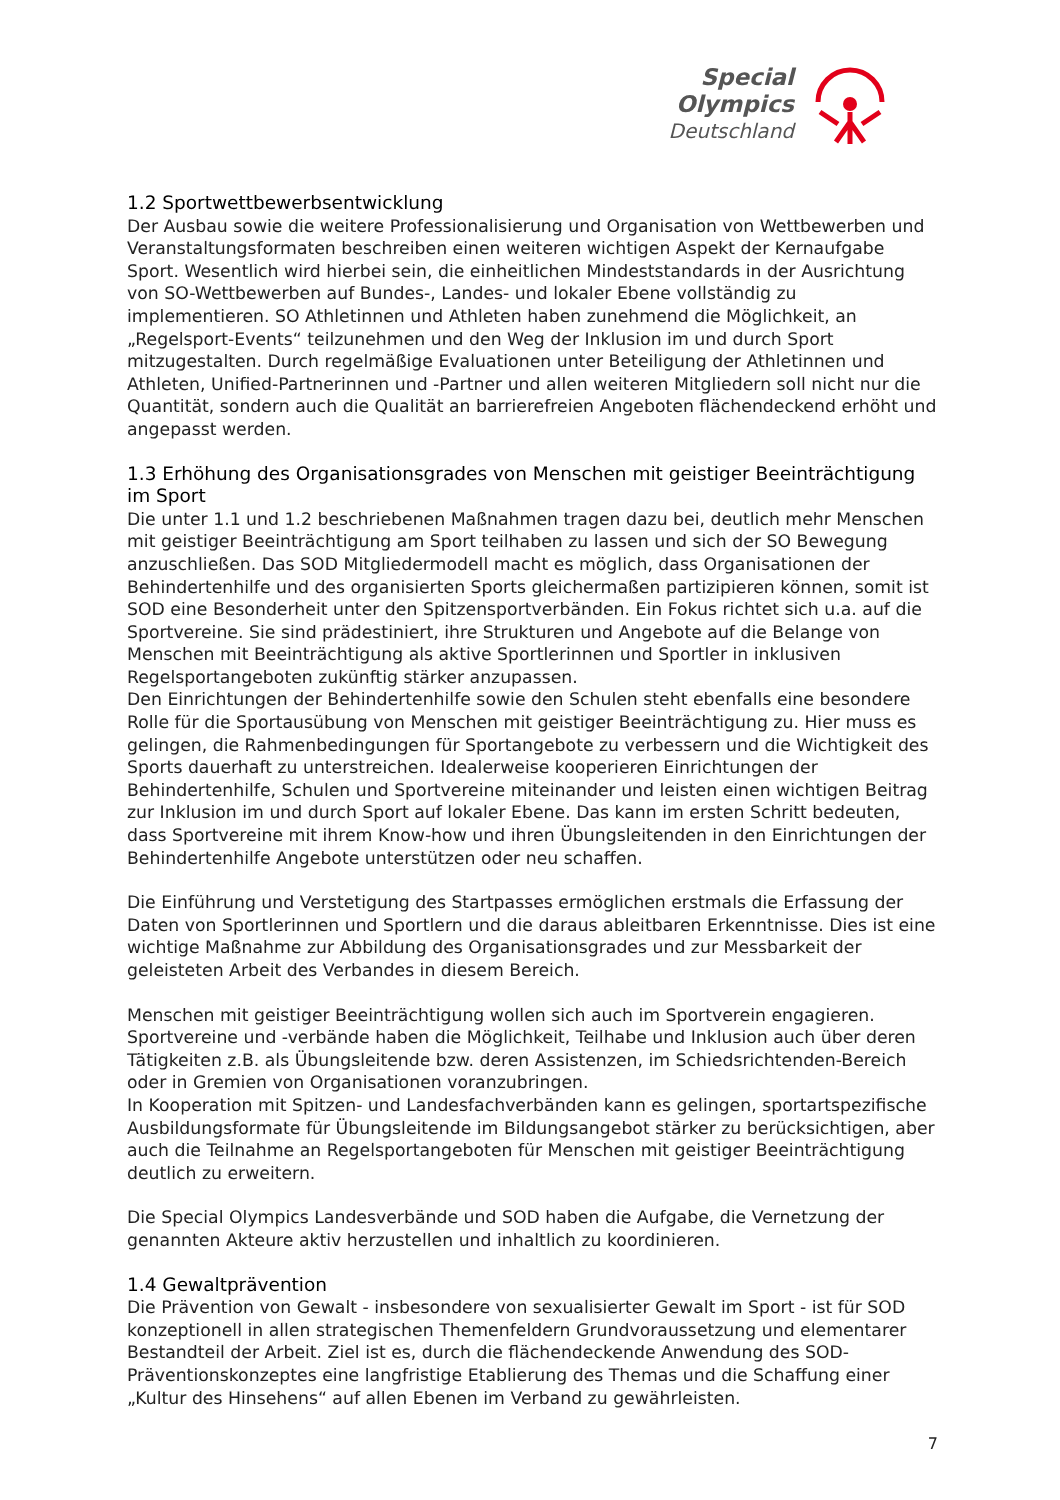Special
Olympics
Deutschland
1.2 Sportwettbewerbsentwicklung
Der Ausbau sowie die weitere Professionalisierung und Organisation von Wettbewerben und Veranstaltungsformaten beschreiben einen weiteren wichtigen Aspekt der Kernaufgabe Sport. Wesentlich wird hierbei sein, die einheitlichen Mindeststandards in der Ausrichtung von SO-Wettbewerben auf Bundes-, Landes- und lokaler Ebene vollständig zu implementieren. SO Athletinnen und Athleten haben zunehmend die Möglichkeit, an „Regelsport-Events“ teilzunehmen und den Weg der Inklusion im und durch Sport mitzugestalten. Durch regelmäßige Evaluationen unter Beteiligung der Athletinnen und Athleten, Unified-Partnerinnen und -Partner und allen weiteren Mitgliedern soll nicht nur die Quantität, sondern auch die Qualität an barrierefreien Angeboten flächendeckend erhöht und angepasst werden.
1.3 Erhöhung des Organisationsgrades von Menschen mit geistiger Beeinträchtigung im Sport
Die unter 1.1 und 1.2 beschriebenen Maßnahmen tragen dazu bei, deutlich mehr Menschen mit geistiger Beeinträchtigung am Sport teilhaben zu lassen und sich der SO Bewegung anzuschließen. Das SOD Mitgliedermodell macht es möglich, dass Organisationen der Behindertenhilfe und des organisierten Sports gleichermaßen partizipieren können, somit ist SOD eine Besonderheit unter den Spitzensportverbänden. Ein Fokus richtet sich u.a. auf die Sportvereine. Sie sind prädestiniert, ihre Strukturen und Angebote auf die Belange von Menschen mit Beeinträchtigung als aktive Sportlerinnen und Sportler in inklusiven Regelsportangeboten zukünftig stärker anzupassen.
Den Einrichtungen der Behindertenhilfe sowie den Schulen steht ebenfalls eine besondere Rolle für die Sportausübung von Menschen mit geistiger Beeinträchtigung zu. Hier muss es gelingen, die Rahmenbedingungen für Sportangebote zu verbessern und die Wichtigkeit des Sports dauerhaft zu unterstreichen. Idealerweise kooperieren Einrichtungen der Behindertenhilfe, Schulen und Sportvereine miteinander und leisten einen wichtigen Beitrag zur Inklusion im und durch Sport auf lokaler Ebene. Das kann im ersten Schritt bedeuten, dass Sportvereine mit ihrem Know-how und ihren Übungsleitenden in den Einrichtungen der Behindertenhilfe Angebote unterstützen oder neu schaffen.
Die Einführung und Verstetigung des Startpasses ermöglichen erstmals die Erfassung der Daten von Sportlerinnen und Sportlern und die daraus ableitbaren Erkenntnisse. Dies ist eine wichtige Maßnahme zur Abbildung des Organisationsgrades und zur Messbarkeit der geleisteten Arbeit des Verbandes in diesem Bereich.
Menschen mit geistiger Beeinträchtigung wollen sich auch im Sportverein engagieren. Sportvereine und -verbände haben die Möglichkeit, Teilhabe und Inklusion auch über deren Tätigkeiten z.B. als Übungsleitende bzw. deren Assistenzen, im Schiedsrichtenden-Bereich oder in Gremien von Organisationen voranzubringen.
In Kooperation mit Spitzen- und Landesfachverbänden kann es gelingen, sportartspezifische Ausbildungsformate für Übungsleitende im Bildungsangebot stärker zu berücksichtigen, aber auch die Teilnahme an Regelsportangeboten für Menschen mit geistiger Beeinträchtigung deutlich zu erweitern.
Die Special Olympics Landesverbände und SOD haben die Aufgabe, die Vernetzung der genannten Akteure aktiv herzustellen und inhaltlich zu koordinieren.
1.4 Gewaltprävention
Die Prävention von Gewalt - insbesondere von sexualisierter Gewalt im Sport - ist für SOD konzeptionell in allen strategischen Themenfeldern Grundvoraussetzung und elementarer Bestandteil der Arbeit. Ziel ist es, durch die flächendeckende Anwendung des SOD-Präventionskonzeptes eine langfristige Etablierung des Themas und die Schaffung einer „Kultur des Hinsehens“ auf allen Ebenen im Verband zu gewährleisten.
7